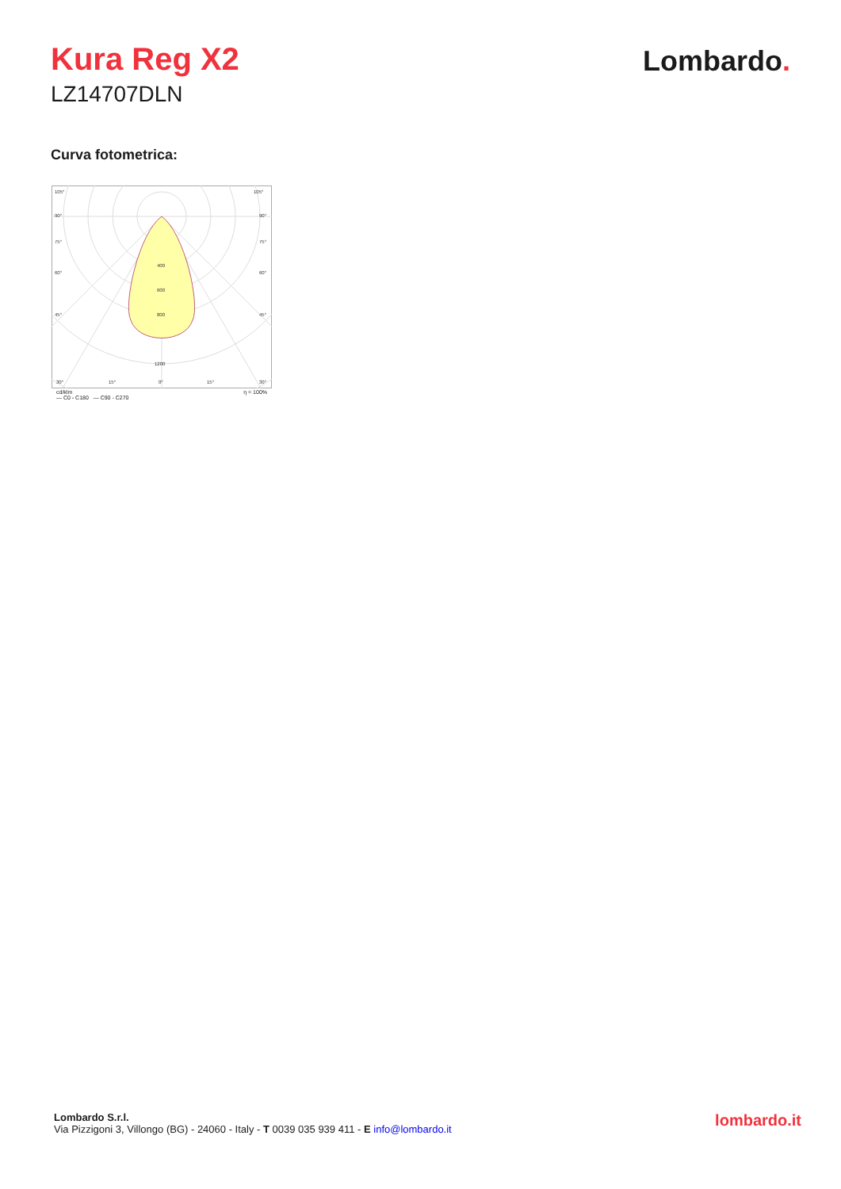Kura Reg X2
LZ14707DLN
Lombardo.
Curva fotometrica:
105°
105°
90°
90°
75°
75°
60°
60°
45°
45°
400
600
800
1200
30°
15°
0°
15°
30°
cd/klm η = 100%
— C0 - C180 — C90 - C270
Lombardo S.r.l.
Via Pizzigoni 3, Villongo (BG) - 24060 - Italy - T 0039 035 939 411 - E info@lombardo.it
lombardo.it